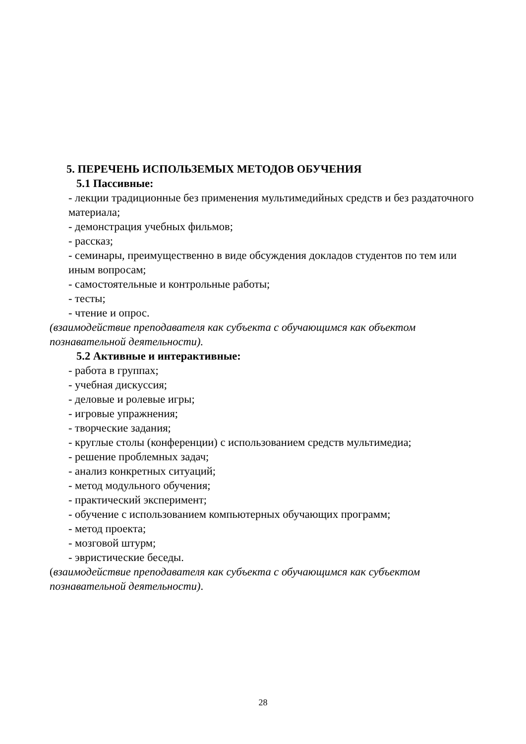5. ПЕРЕЧЕНЬ ИСПОЛЬЗЕМЫХ МЕТОДОВ ОБУЧЕНИЯ
5.1 Пассивные:
- лекции традиционные без применения мультимедийных средств и без раздаточного материала;
- демонстрация учебных фильмов;
- рассказ;
- семинары, преимущественно в виде обсуждения докладов студентов по тем или иным вопросам;
- самостоятельные и контрольные работы;
- тесты;
- чтение и опрос.
(взаимодействие преподавателя как субъекта с обучающимся как объектом познавательной деятельности).
5.2 Активные и интерактивные:
- работа в группах;
- учебная дискуссия;
- деловые и ролевые игры;
- игровые упражнения;
- творческие задания;
- круглые столы (конференции) с использованием средств мультимедиа;
- решение проблемных задач;
- анализ конкретных ситуаций;
- метод модульного обучения;
- практический эксперимент;
- обучение с использованием компьютерных обучающих программ;
- метод проекта;
- мозговой штурм;
- эвристические беседы.
(взаимодействие преподавателя как субъекта с обучающимся как субъектом познавательной деятельности).
28